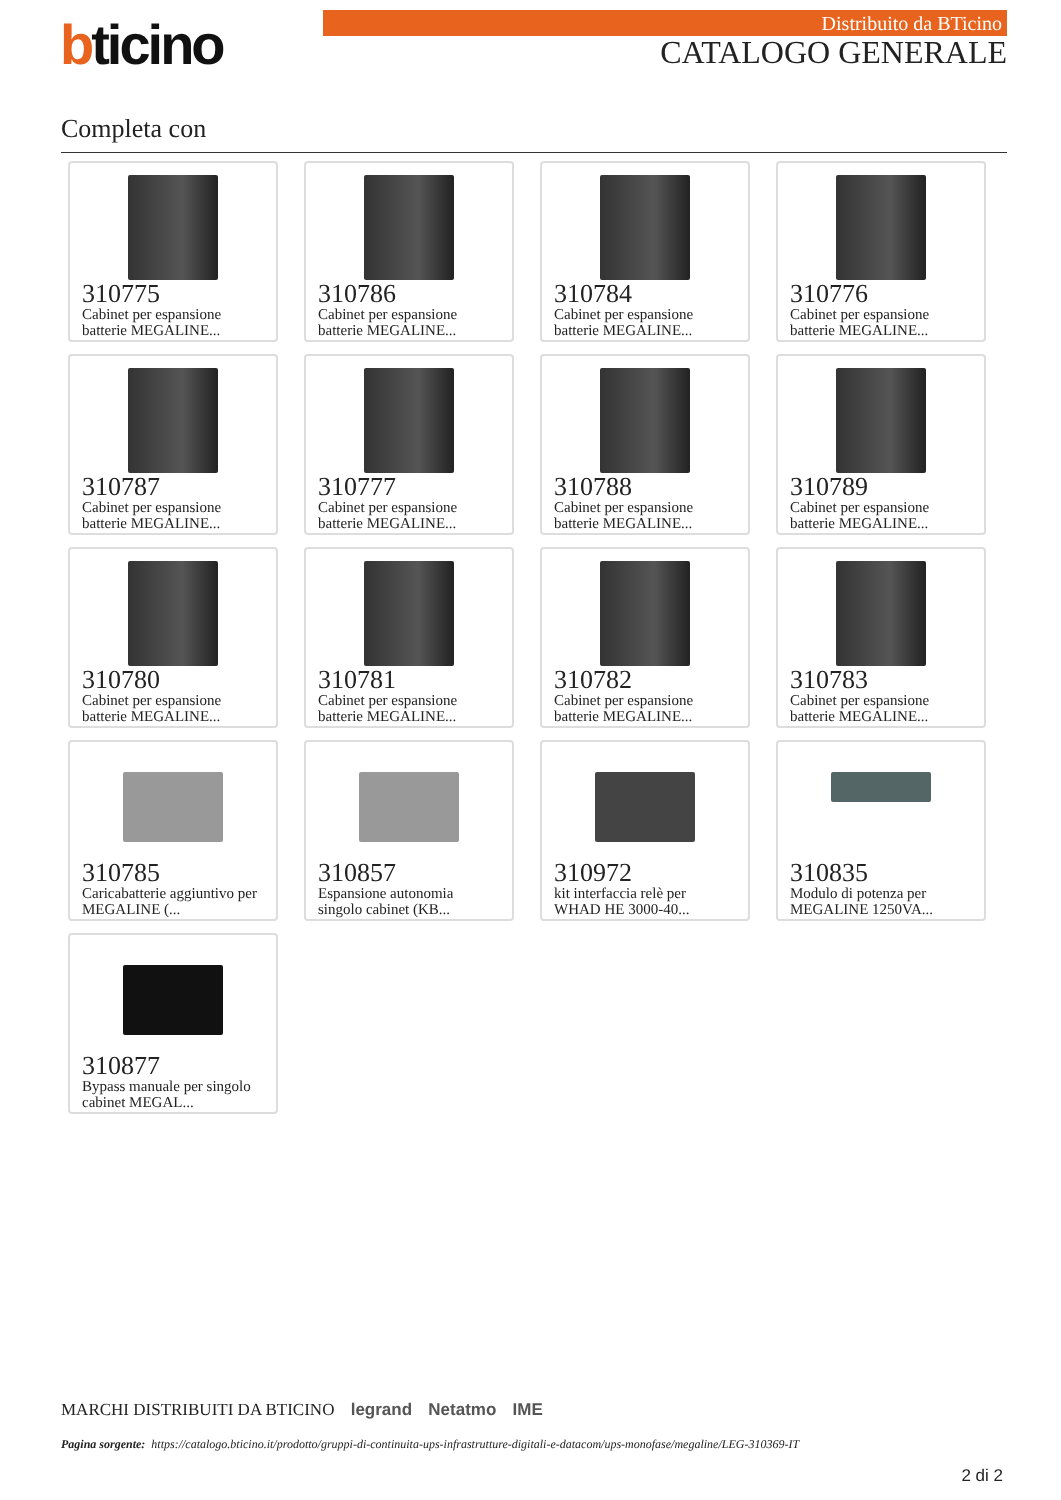bticino Distribuito da BTicino
CATALOGO GENERALE
Completa con
310775
Cabinet per espansione batterie MEGALINE...
310786
Cabinet per espansione batterie MEGALINE...
310784
Cabinet per espansione batterie MEGALINE...
310776
Cabinet per espansione batterie MEGALINE...
310787
Cabinet per espansione batterie MEGALINE...
310777
Cabinet per espansione batterie MEGALINE...
310788
Cabinet per espansione batterie MEGALINE...
310789
Cabinet per espansione batterie MEGALINE...
310780
Cabinet per espansione batterie MEGALINE...
310781
Cabinet per espansione batterie MEGALINE...
310782
Cabinet per espansione batterie MEGALINE...
310783
Cabinet per espansione batterie MEGALINE...
310785
Caricabatterie aggiuntivo per MEGALINE (...
310857
Espansione autonomia singolo cabinet (KB...
310972
kit interfaccia relè per WHAD HE 3000-40...
310835
Modulo di potenza per MEGALINE 1250VA...
310877
Bypass manuale per singolo cabinet MEGAL...
MARCHI DISTRIBUITI DA BTICINO legrand Netatmo IME
Pagina sorgente: https://catalogo.bticino.it/prodotto/gruppi-di-continuita-ups-infrastrutture-digitali-e-datacom/ups-monofase/megaline/LEG-310369-IT
2 di 2